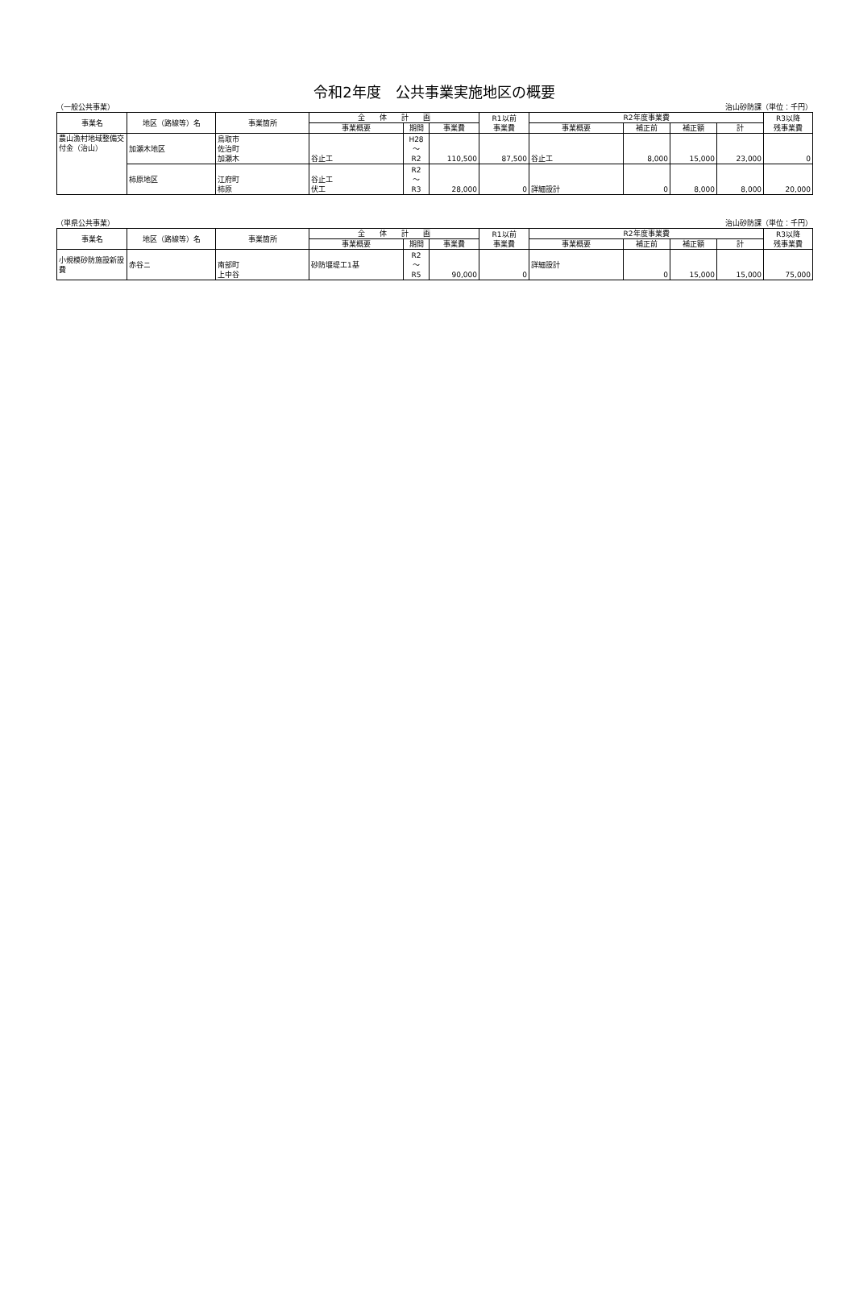令和2年度　公共事業実施地区の概要
（一般公共事業） 治山砂防課（単位：千円）
| 事業名 | 地区（路線等）名 | 事業箇所 | 全 体 計 画 | | | R1以前 事業費 | R2年度事業費 | | | | R3以降 残事業費 |
| --- | --- | --- | --- | --- | --- | --- | --- | --- | --- | --- | --- |
| | | | 事業概要 | 期間 | 事業費 | | 事業概要 | 補正前 | 補正額 | 計 | |
| 農山漁村地域整備交付金（治山） | 加瀬木地区 | 鳥取市 佐治町 加瀬木 | 谷止工 | H28 ～ R2 | 110,500 | 87,500 | 谷止工 | 8,000 | 15,000 | 23,000 | 0 |
| | 柿原地区 | 江府町 柿原 | 谷止工 伏工 | R2 ～ R3 | 28,000 | 0 | 詳細設計 | 0 | 8,000 | 8,000 | 20,000 |
（単県公共事業） 治山砂防課（単位：千円）
| 事業名 | 地区（路線等）名 | 事業箇所 | 全 体 計 画 | | | R1以前 事業費 | R2年度事業費 | | | | R3以降 残事業費 |
| --- | --- | --- | --- | --- | --- | --- | --- | --- | --- | --- | --- |
| | | | 事業概要 | 期間 | 事業費 | | 事業概要 | 補正前 | 補正額 | 計 | |
| 小規模砂防施設新設費 | 赤谷ニ | 南部町 上中谷 | 砂防堰堤工1基 | R2 ～ R5 | 90,000 | 0 | 詳細設計 | 0 | 15,000 | 15,000 | 75,000 |